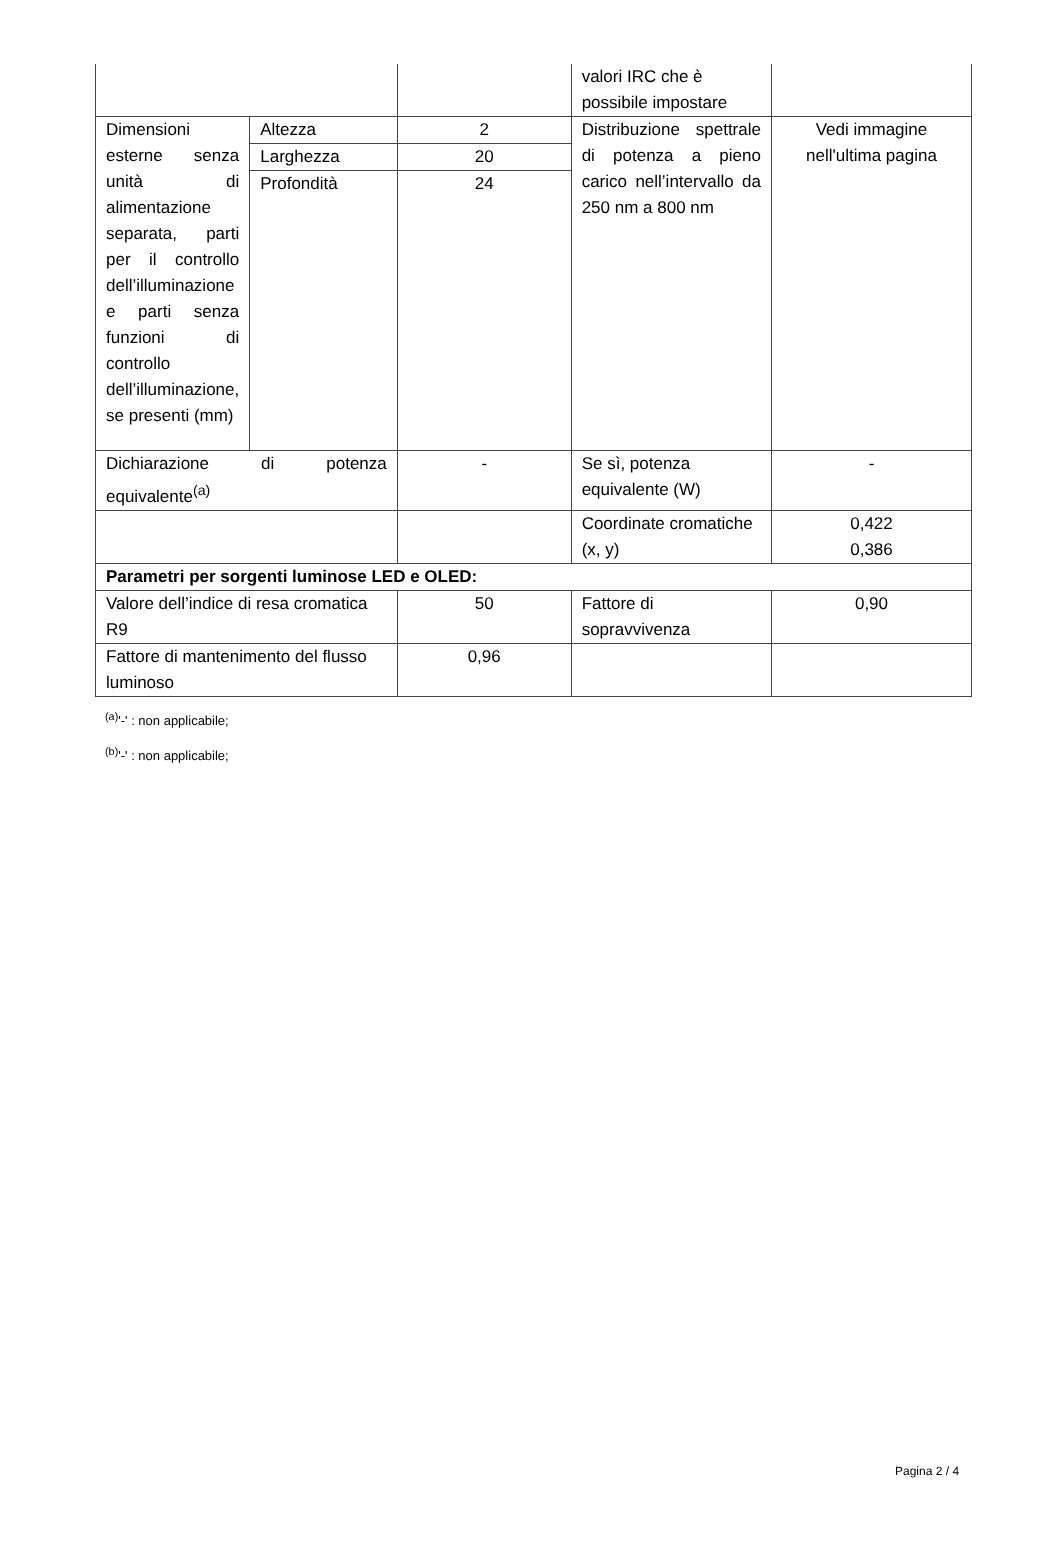| | | | valori IRC che è possibile impostare | |
| Dimensioni esterne senza unità di alimentazione separata, parti per il controllo dell’illuminazione e parti senza funzioni di controllo dell’illuminazione, se presenti (mm) | Altezza | 2 | Distribuzione spettrale di potenza a pieno carico nell’intervallo da 250 nm a 800 nm | Vedi immagine nell'ultima pagina |
| | Larghezza | 20 | | |
| | Profondità | 24 | | |
| Dichiarazione di potenza equivalente<sup>(a)</sup> | | - | Se sì, potenza equivalente (W) | - |
| | | | Coordinate cromatiche (x, y) | 0,422 0,386 |
| Parametri per sorgenti luminose LED e OLED: | | | | |
| Valore dell’indice di resa cromatica R9 | | 50 | Fattore di sopravvivenza | 0,90 |
| Fattore di mantenimento del flusso luminoso | | 0,96 | | |
<sup>(a)</sup> '-' : non applicabile;
<sup>(b)</sup> '-' : non applicabile;
Pagina 2 / 4